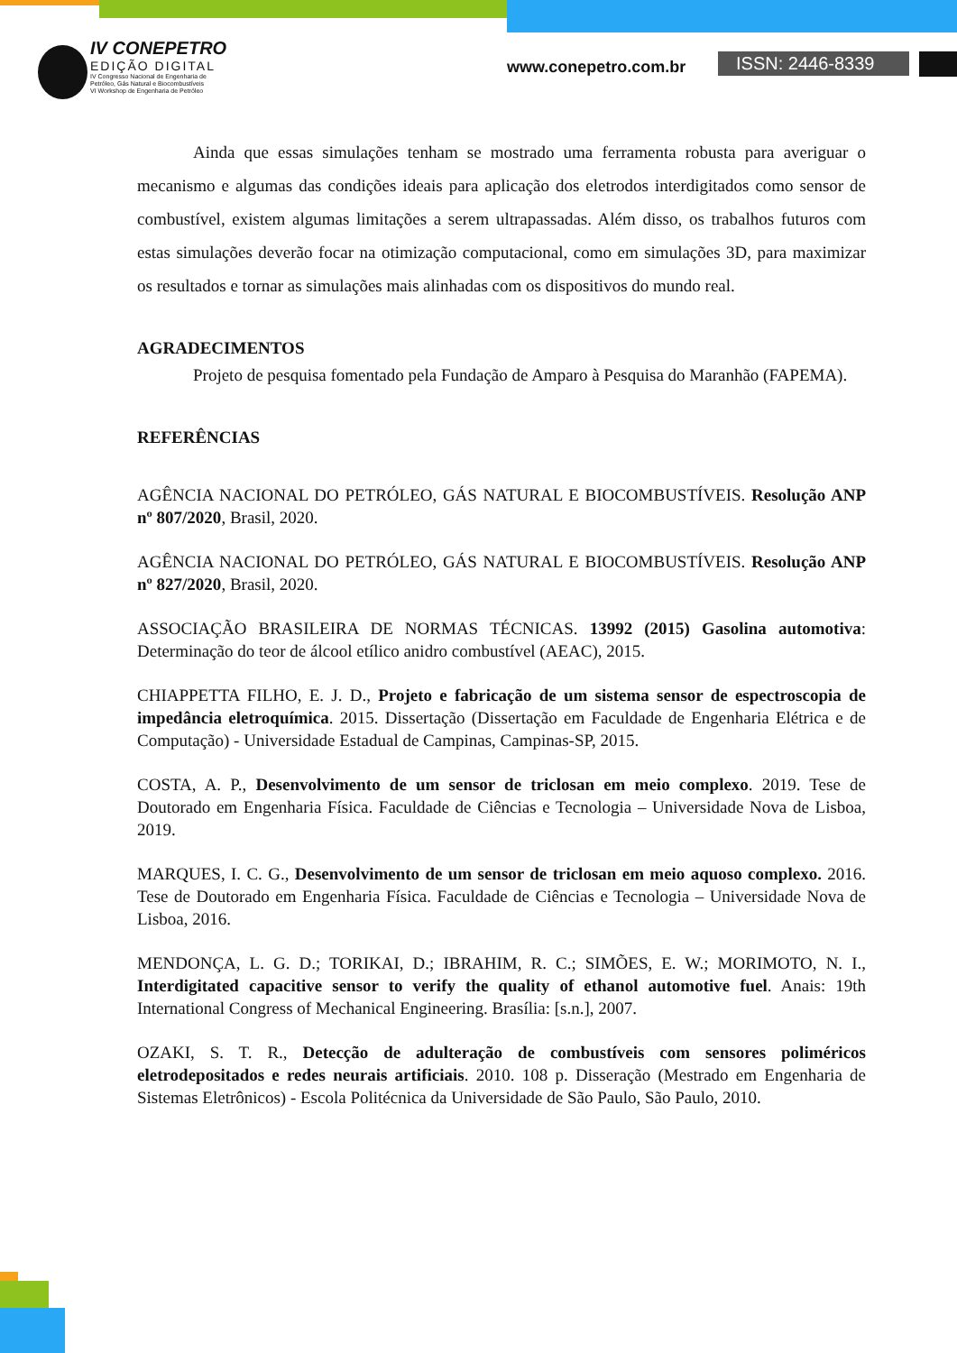IV CONEPETRO
EDIÇÃO DIGITAL
IV Congresso Nacional de Engenharia de
Petróleo, Gás Natural e Biocombustíveis
VI Workshop de Engenharia de Petróleo
www.conepetro.com.br
ISSN: 2446-8339
Ainda que essas simulações tenham se mostrado uma ferramenta robusta para averiguar o mecanismo e algumas das condições ideais para aplicação dos eletrodos interdigitados como sensor de combustível, existem algumas limitações a serem ultrapassadas. Além disso, os trabalhos futuros com estas simulações deverão focar na otimização computacional, como em simulações 3D, para maximizar os resultados e tornar as simulações mais alinhadas com os dispositivos do mundo real.
AGRADECIMENTOS
Projeto de pesquisa fomentado pela Fundação de Amparo à Pesquisa do Maranhão (FAPEMA).
REFERÊNCIAS
AGÊNCIA NACIONAL DO PETRÓLEO, GÁS NATURAL E BIOCOMBUSTÍVEIS. Resolução ANP nº 807/2020, Brasil, 2020.
AGÊNCIA NACIONAL DO PETRÓLEO, GÁS NATURAL E BIOCOMBUSTÍVEIS. Resolução ANP nº 827/2020, Brasil, 2020.
ASSOCIAÇÃO BRASILEIRA DE NORMAS TÉCNICAS. 13992 (2015) Gasolina automotiva: Determinação do teor de álcool etílico anidro combustível (AEAC), 2015.
CHIAPPETTA FILHO, E. J. D., Projeto e fabricação de um sistema sensor de espectroscopia de impedância eletroquímica. 2015. Dissertação (Dissertação em Faculdade de Engenharia Elétrica e de Computação) - Universidade Estadual de Campinas, Campinas-SP, 2015.
COSTA, A. P., Desenvolvimento de um sensor de triclosan em meio complexo. 2019. Tese de Doutorado em Engenharia Física. Faculdade de Ciências e Tecnologia – Universidade Nova de Lisboa, 2019.
MARQUES, I. C. G., Desenvolvimento de um sensor de triclosan em meio aquoso complexo. 2016. Tese de Doutorado em Engenharia Física. Faculdade de Ciências e Tecnologia – Universidade Nova de Lisboa, 2016.
MENDONÇA, L. G. D.; TORIKAI, D.; IBRAHIM, R. C.; SIMÕES, E. W.; MORIMOTO, N. I., Interdigitated capacitive sensor to verify the quality of ethanol automotive fuel. Anais: 19th International Congress of Mechanical Engineering. Brasília: [s.n.], 2007.
OZAKI, S. T. R., Detecção de adulteração de combustíveis com sensores poliméricos eletrodepositados e redes neurais artificiais. 2010. 108 p. Disseração (Mestrado em Engenharia de Sistemas Eletrônicos) - Escola Politécnica da Universidade de São Paulo, São Paulo, 2010.